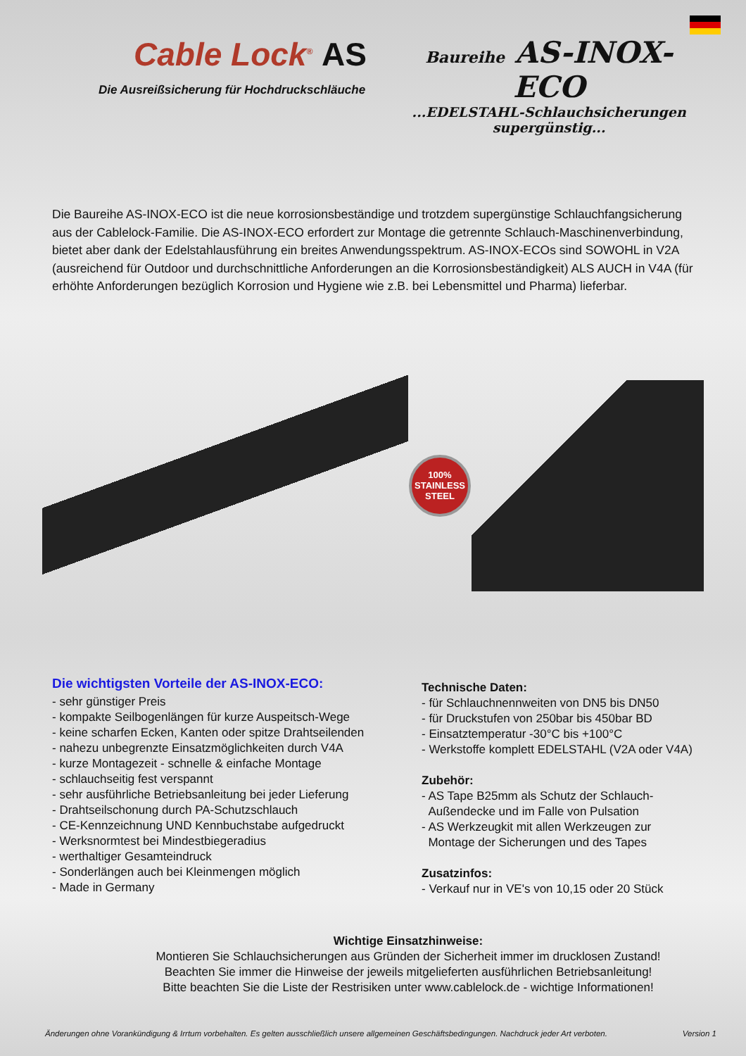Cable Lock<sup>®</sup> AS
Die Ausreißsicherung für Hochdruckschläuche
Baureihe AS-INOX-ECO
...EDELSTAHL-Schlauchsicherungen
supergünstig...
Die Baureihe AS-INOX-ECO ist die neue korrosionsbeständige und trotzdem supergünstige Schlauchfangsicherung aus der Cablelock-Familie. Die AS-INOX-ECO erfordert zur Montage die getrennte Schlauch-Maschinenverbindung, bietet aber dank der Edelstahlausführung ein breites Anwendungsspektrum. AS-INOX-ECOs sind SOWOHL in V2A (ausreichend für Outdoor und durchschnittliche Anforderungen an die Korrosionsbeständigkeit) ALS AUCH in V4A (für erhöhte Anforderungen bezüglich Korrosion und Hygiene wie z.B. bei Lebensmittel und Pharma) lieferbar.
100%
STAINLESS
STEEL
Die wichtigsten Vorteile der AS-INOX-ECO:
- sehr günstiger Preis
- kompakte Seilbogenlängen für kurze Auspeitsch-Wege
- keine scharfen Ecken, Kanten oder spitze Drahtseilenden
- nahezu unbegrenzte Einsatzmöglichkeiten durch V4A
- kurze Montagezeit - schnelle & einfache Montage
- schlauchseitig fest verspannt
- sehr ausführliche Betriebsanleitung bei jeder Lieferung
- Drahtseilschonung durch PA-Schutzschlauch
- CE-Kennzeichnung UND Kennbuchstabe aufgedruckt
- Werksnormtest bei Mindestbiegeradius
- werthaltiger Gesamteindruck
- Sonderlängen auch bei Kleinmengen möglich
- Made in Germany
Technische Daten:
- für Schlauchnennweiten von DN5 bis DN50
- für Druckstufen von 250bar bis 450bar BD
- Einsatztemperatur -30°C bis +100°C
- Werkstoffe komplett EDELSTAHL (V2A oder V4A)
Zubehör:
- AS Tape B25mm als Schutz der Schlauch-
Außendecke und im Falle von Pulsation
- AS Werkzeugkit mit allen Werkzeugen zur
Montage der Sicherungen und des Tapes
Zusatzinfos:
- Verkauf nur in VE's von 10,15 oder 20 Stück
Wichtige Einsatzhinweise:
Montieren Sie Schlauchsicherungen aus Gründen der Sicherheit immer im drucklosen Zustand!
Beachten Sie immer die Hinweise der jeweils mitgelieferten ausführlichen Betriebsanleitung!
Bitte beachten Sie die Liste der Restrisiken unter www.cablelock.de - wichtige Informationen!
Änderungen ohne Vorankündigung & Irrtum vorbehalten. Es gelten ausschließlich unsere allgemeinen Geschäftsbedingungen. Nachdruck jeder Art verboten. Version 1